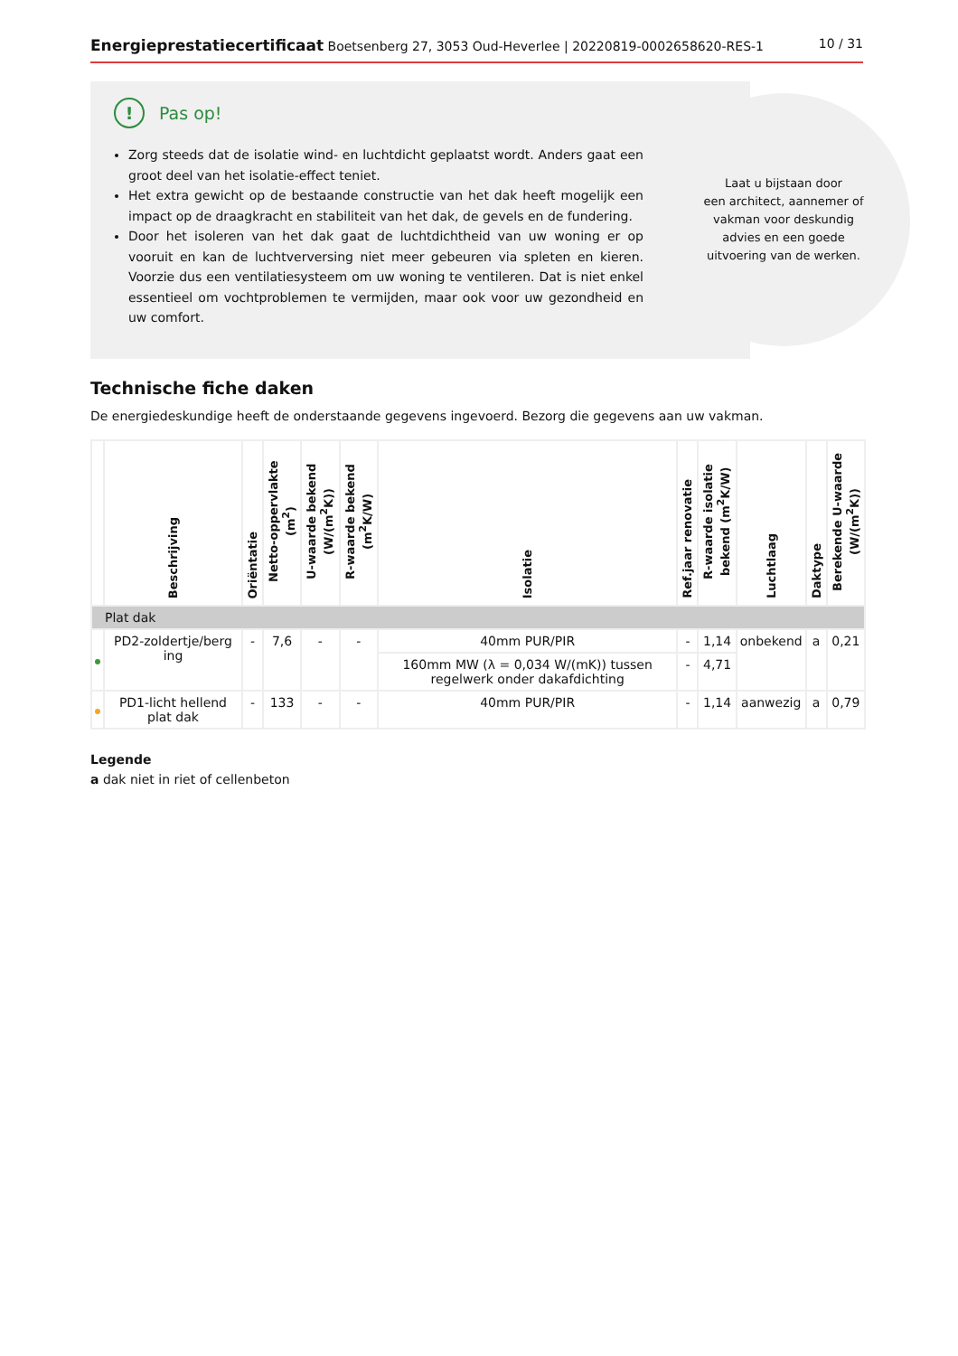Energieprestatiecertificaat Boetsenberg 27, 3053 Oud-Heverlee | 20220819-0002658620-RES-1 10 / 31
Laat u bijstaan door
een architect, aannemer of
vakman voor deskundig
advies en een goede
uitvoering van de werken.
!
Pas op!
Zorg steeds dat de isolatie wind- en luchtdicht geplaatst wordt. Anders gaat een groot deel van het isolatie-effect teniet.
Het extra gewicht op de bestaande constructie van het dak heeft mogelijk een impact op de draagkracht en stabiliteit van het dak, de gevels en de fundering.
Door het isoleren van het dak gaat de luchtdichtheid van uw woning er op vooruit en kan de luchtverversing niet meer gebeuren via spleten en kieren. Voorzie dus een ventilatiesysteem om uw woning te ventileren. Dat is niet enkel essentieel om vochtproblemen te vermijden, maar ook voor uw gezondheid en uw comfort.
Technische fiche daken
De energiedeskundige heeft de onderstaande gegevens ingevoerd. Bezorg die gegevens aan uw vakman.
| | Beschrijving | Oriëntatie | Netto-oppervlakte (m<sup>2</sup>) | U-waarde bekend (W/(m<sup>2</sup>K)) | R-waarde bekend (m<sup>2</sup>K/W) | Isolatie | Ref.jaar renovatie | R-waarde isolatie bekend (m<sup>2</sup>K/W) | Luchtlaag | Daktype | Berekende U-waarde (W/(m<sup>2</sup>K)) |
| --- | --- | --- | --- | --- | --- | --- | --- | --- | --- | --- | --- |
| Plat dak | | | | | | | | | | | |
| | PD2-zoldertje/berg ing | - | 7,6 | - | - | 40mm PUR/PIR | - | 1,14 | onbekend | a | 0,21 |
| | | | | | | 160mm MW (λ = 0,034 W/(mK)) tussen regelwerk onder dakafdichting | - | 4,71 | | | |
| | PD1-licht hellend plat dak | - | 133 | - | - | 40mm PUR/PIR | - | 1,14 | aanwezig | a | 0,79 |
Legende
a dak niet in riet of cellenbeton